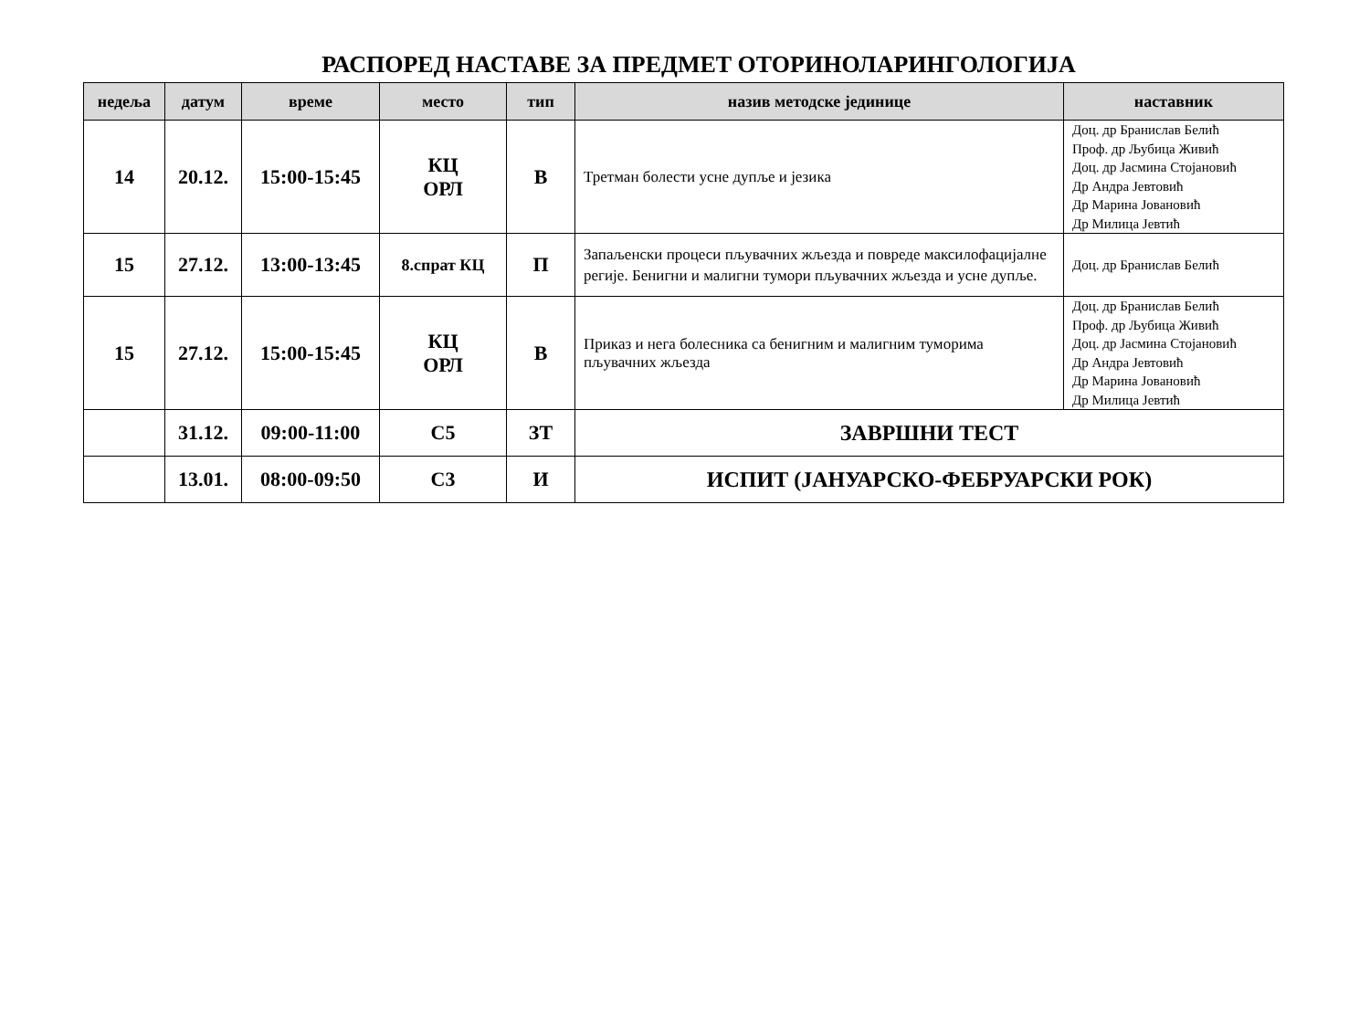РАСПОРЕД НАСТАВЕ ЗА ПРЕДМЕТ ОТОРИНОЛАРИНГОЛОГИЈА
| недеља | датум | време | место | тип | назив методске јединице | наставник |
| --- | --- | --- | --- | --- | --- | --- |
| 14 | 20.12. | 15:00-15:45 | КЦ ОРЛ | В | Третман болести усне дупље и језика | Доц. др Бранислав Белић Проф. др Љубица Живић Доц. др Јасмина Стојановић Др Андра Јевтовић Др Марина Јовановић Др Милица Јевтић |
| 15 | 27.12. | 13:00-13:45 | 8.спрат КЦ | П | Запаљенски процеси пљувачних жљезда и повреде максилофацијалне регије. Бенигни и малигни тумори пљувачних жљезда и усне дупље. | Доц. др Бранислав Белић |
| 15 | 27.12. | 15:00-15:45 | КЦ ОРЛ | В | Приказ и нега болесника са бенигним и малигним туморима пљувачних жљезда | Доц. др Бранислав Белић Проф. др Љубица Живић Доц. др Јасмина Стојановић Др Андра Јевтовић Др Марина Јовановић Др Милица Јевтић |
| | 31.12. | 09:00-11:00 | С5 | ЗТ | ЗАВРШНИ ТЕСТ | |
| | 13.01. | 08:00-09:50 | С3 | И | ИСПИТ (ЈАНУАРСКО-ФЕБРУАРСКИ РОК) | |